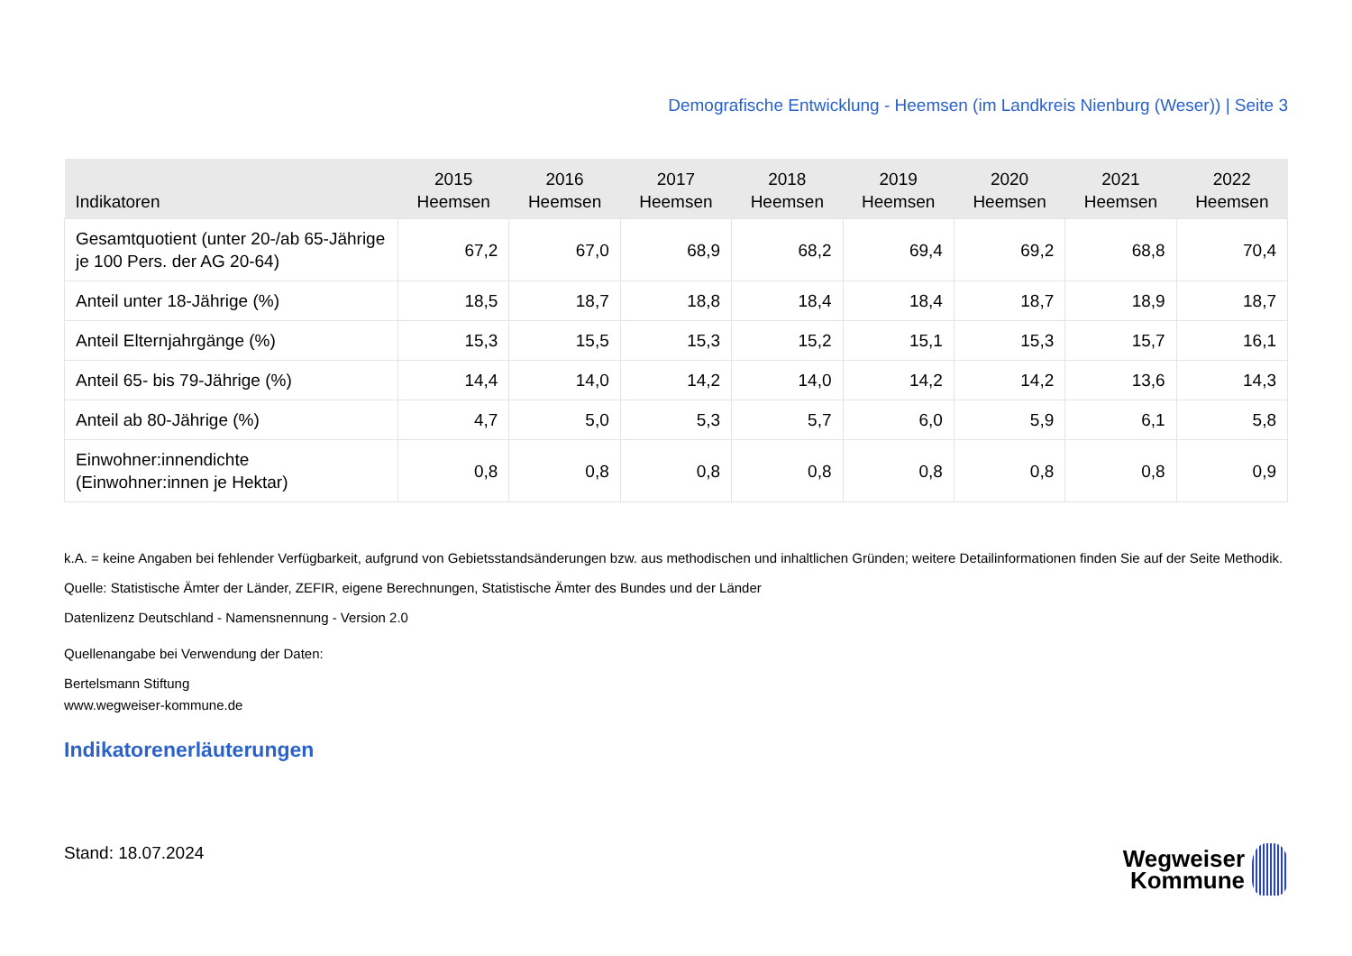Demografische Entwicklung - Heemsen (im Landkreis Nienburg (Weser)) | Seite 3
| Indikatoren | 2015 Heemsen | 2016 Heemsen | 2017 Heemsen | 2018 Heemsen | 2019 Heemsen | 2020 Heemsen | 2021 Heemsen | 2022 Heemsen |
| --- | --- | --- | --- | --- | --- | --- | --- | --- |
| Gesamtquotient (unter 20-/ab 65-Jährige je 100 Pers. der AG 20-64) | 67,2 | 67,0 | 68,9 | 68,2 | 69,4 | 69,2 | 68,8 | 70,4 |
| Anteil unter 18-Jährige (%) | 18,5 | 18,7 | 18,8 | 18,4 | 18,4 | 18,7 | 18,9 | 18,7 |
| Anteil Elternjahrgänge (%) | 15,3 | 15,5 | 15,3 | 15,2 | 15,1 | 15,3 | 15,7 | 16,1 |
| Anteil 65- bis 79-Jährige (%) | 14,4 | 14,0 | 14,2 | 14,0 | 14,2 | 14,2 | 13,6 | 14,3 |
| Anteil ab 80-Jährige (%) | 4,7 | 5,0 | 5,3 | 5,7 | 6,0 | 5,9 | 6,1 | 5,8 |
| Einwohner:innendichte (Einwohner:innen je Hektar) | 0,8 | 0,8 | 0,8 | 0,8 | 0,8 | 0,8 | 0,8 | 0,9 |
k.A. = keine Angaben bei fehlender Verfügbarkeit, aufgrund von Gebietsstandsänderungen bzw. aus methodischen und inhaltlichen Gründen; weitere Detailinformationen finden Sie auf der Seite Methodik.
Quelle: Statistische Ämter der Länder, ZEFIR, eigene Berechnungen, Statistische Ämter des Bundes und der Länder
Datenlizenz Deutschland - Namensnennung - Version 2.0
Quellenangabe bei Verwendung der Daten:
Bertelsmann Stiftung
www.wegweiser-kommune.de
Indikatorenerläuterungen
Stand: 18.07.2024
Wegweiser
Kommune